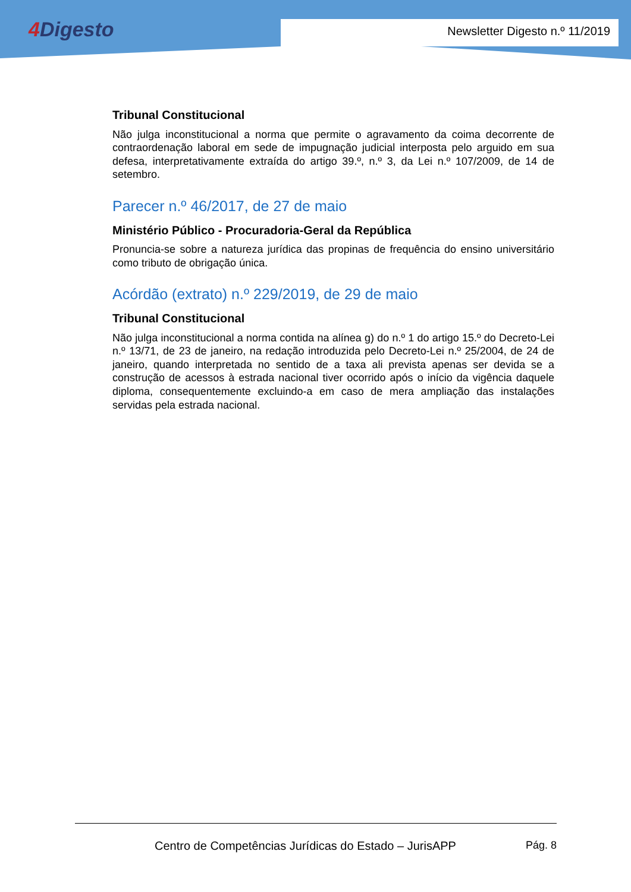4 Digesto Newsletter Digesto n.º 11/2019
Tribunal Constitucional
Não julga inconstitucional a norma que permite o agravamento da coima decorrente de contraordenação laboral em sede de impugnação judicial interposta pelo arguido em sua defesa, interpretativamente extraída do artigo 39.º, n.º 3, da Lei n.º 107/2009, de 14 de setembro.
Parecer n.º 46/2017, de 27 de maio
Ministério Público - Procuradoria-Geral da República
Pronuncia-se sobre a natureza jurídica das propinas de frequência do ensino universitário como tributo de obrigação única.
Acórdão (extrato) n.º 229/2019, de 29 de maio
Tribunal Constitucional
Não julga inconstitucional a norma contida na alínea g) do n.º 1 do artigo 15.º do Decreto-Lei n.º 13/71, de 23 de janeiro, na redação introduzida pelo Decreto-Lei n.º 25/2004, de 24 de janeiro, quando interpretada no sentido de a taxa ali prevista apenas ser devida se a construção de acessos à estrada nacional tiver ocorrido após o início da vigência daquele diploma, consequentemente excluindo-a em caso de mera ampliação das instalações servidas pela estrada nacional.
Centro de Competências Jurídicas do Estado – JurisAPP
Pág. 8